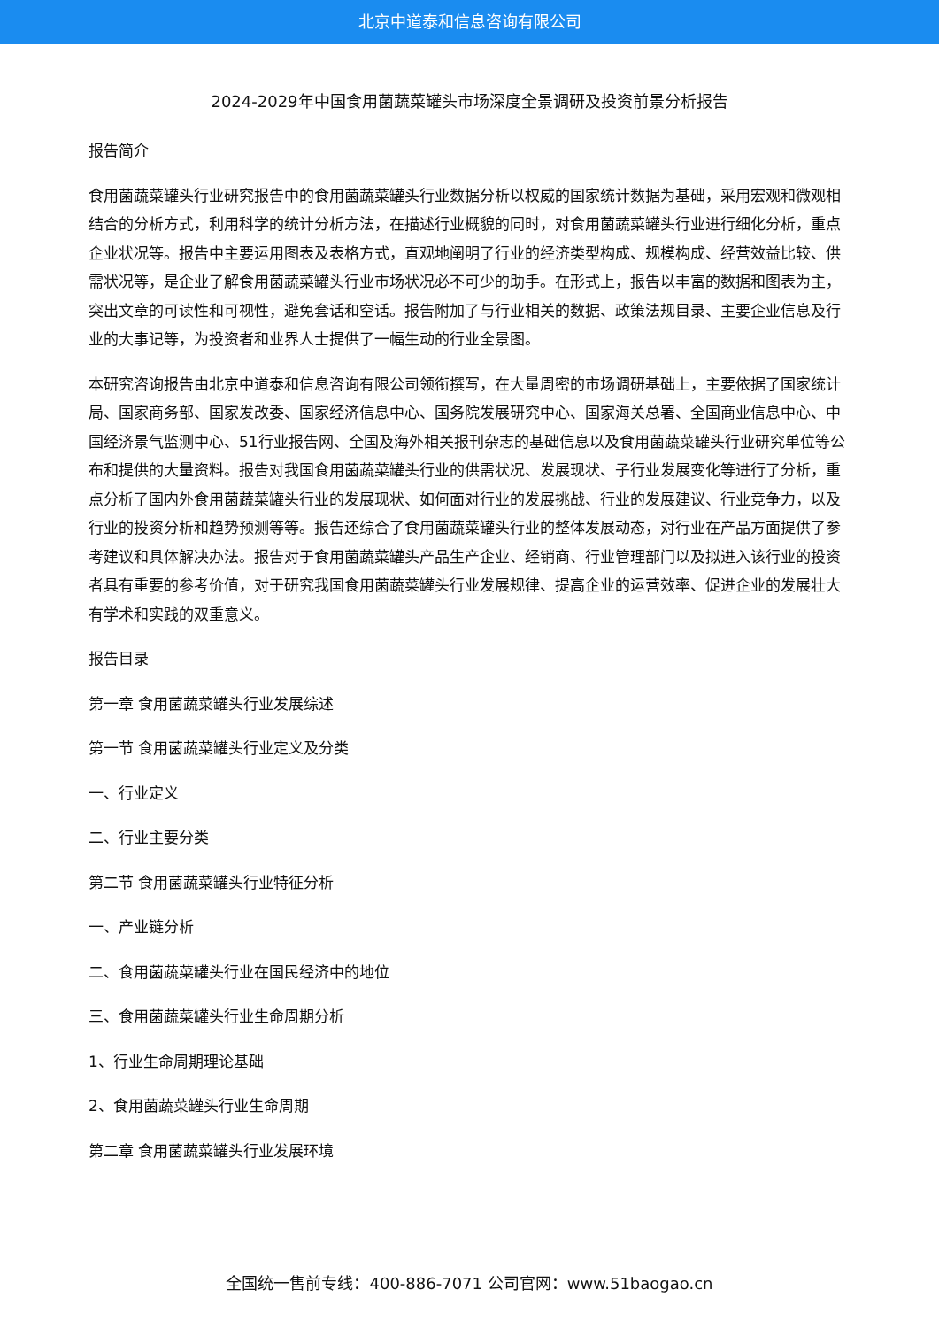北京中道泰和信息咨询有限公司
2024-2029年中国食用菌蔬菜罐头市场深度全景调研及投资前景分析报告
报告简介
食用菌蔬菜罐头行业研究报告中的食用菌蔬菜罐头行业数据分析以权威的国家统计数据为基础，采用宏观和微观相结合的分析方式，利用科学的统计分析方法，在描述行业概貌的同时，对食用菌蔬菜罐头行业进行细化分析，重点企业状况等。报告中主要运用图表及表格方式，直观地阐明了行业的经济类型构成、规模构成、经营效益比较、供需状况等，是企业了解食用菌蔬菜罐头行业市场状况必不可少的助手。在形式上，报告以丰富的数据和图表为主，突出文章的可读性和可视性，避免套话和空话。报告附加了与行业相关的数据、政策法规目录、主要企业信息及行业的大事记等，为投资者和业界人士提供了一幅生动的行业全景图。
本研究咨询报告由北京中道泰和信息咨询有限公司领衔撰写，在大量周密的市场调研基础上，主要依据了国家统计局、国家商务部、国家发改委、国家经济信息中心、国务院发展研究中心、国家海关总署、全国商业信息中心、中国经济景气监测中心、51行业报告网、全国及海外相关报刊杂志的基础信息以及食用菌蔬菜罐头行业研究单位等公布和提供的大量资料。报告对我国食用菌蔬菜罐头行业的供需状况、发展现状、子行业发展变化等进行了分析，重点分析了国内外食用菌蔬菜罐头行业的发展现状、如何面对行业的发展挑战、行业的发展建议、行业竞争力，以及行业的投资分析和趋势预测等等。报告还综合了食用菌蔬菜罐头行业的整体发展动态，对行业在产品方面提供了参考建议和具体解决办法。报告对于食用菌蔬菜罐头产品生产企业、经销商、行业管理部门以及拟进入该行业的投资者具有重要的参考价值，对于研究我国食用菌蔬菜罐头行业发展规律、提高企业的运营效率、促进企业的发展壮大有学术和实践的双重意义。
报告目录
第一章 食用菌蔬菜罐头行业发展综述
第一节 食用菌蔬菜罐头行业定义及分类
一、行业定义
二、行业主要分类
第二节 食用菌蔬菜罐头行业特征分析
一、产业链分析
二、食用菌蔬菜罐头行业在国民经济中的地位
三、食用菌蔬菜罐头行业生命周期分析
1、行业生命周期理论基础
2、食用菌蔬菜罐头行业生命周期
第二章 食用菌蔬菜罐头行业发展环境
全国统一售前专线：400-886-7071 公司官网：www.51baogao.cn